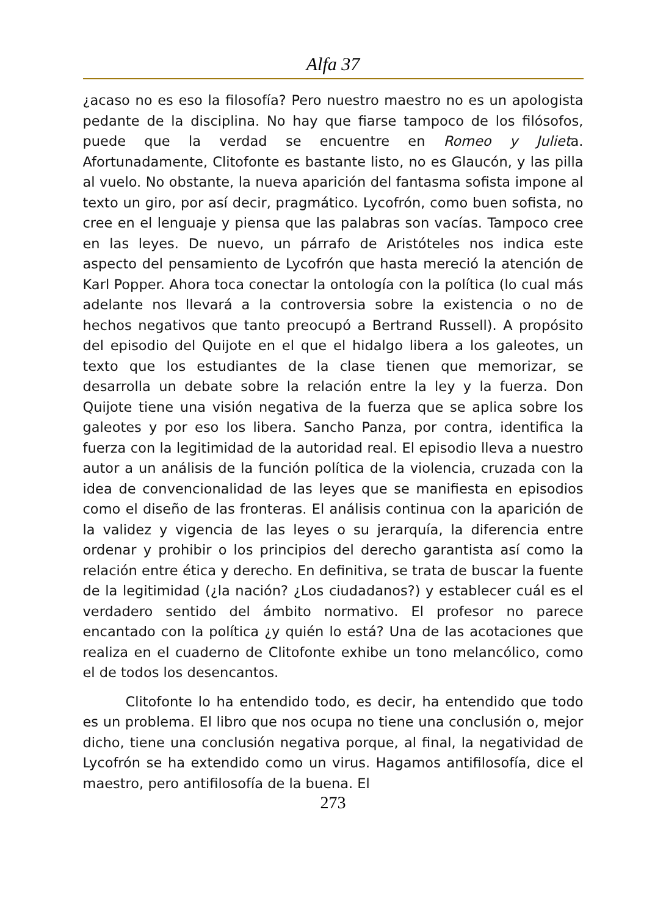Alfa 37
¿acaso no es eso la filosofía? Pero nuestro maestro no es un apologista pedante de la disciplina. No hay que fiarse tampoco de los filósofos, puede que la verdad se encuentre en Romeo y Julieta. Afortunadamente, Clitofonte es bastante listo, no es Glaucón, y las pilla al vuelo. No obstante, la nueva aparición del fantasma sofista impone al texto un giro, por así decir, pragmático. Lycofrón, como buen sofista, no cree en el lenguaje y piensa que las palabras son vacías. Tampoco cree en las leyes. De nuevo, un párrafo de Aristóteles nos indica este aspecto del pensamiento de Lycofrón que hasta mereció la atención de Karl Popper. Ahora toca conectar la ontología con la política (lo cual más adelante nos llevará a la controversia sobre la existencia o no de hechos negativos que tanto preocupó a Bertrand Russell). A propósito del episodio del Quijote en el que el hidalgo libera a los galeotes, un texto que los estudiantes de la clase tienen que memorizar, se desarrolla un debate sobre la relación entre la ley y la fuerza. Don Quijote tiene una visión negativa de la fuerza que se aplica sobre los galeotes y por eso los libera. Sancho Panza, por contra, identifica la fuerza con la legitimidad de la autoridad real. El episodio lleva a nuestro autor a un análisis de la función política de la violencia, cruzada con la idea de convencionalidad de las leyes que se manifiesta en episodios como el diseño de las fronteras. El análisis continua con la aparición de la validez y vigencia de las leyes o su jerarquía, la diferencia entre ordenar y prohibir o los principios del derecho garantista así como la relación entre ética y derecho. En definitiva, se trata de buscar la fuente de la legitimidad (¿la nación? ¿Los ciudadanos?) y establecer cuál es el verdadero sentido del ámbito normativo. El profesor no parece encantado con la política ¿y quién lo está? Una de las acotaciones que realiza en el cuaderno de Clitofonte exhibe un tono melancólico, como el de todos los desencantos.
Clitofonte lo ha entendido todo, es decir, ha entendido que todo es un problema. El libro que nos ocupa no tiene una conclusión o, mejor dicho, tiene una conclusión negativa porque, al final, la negatividad de Lycofrón se ha extendido como un virus. Hagamos antifilosofía, dice el maestro, pero antifilosofía de la buena. El
273